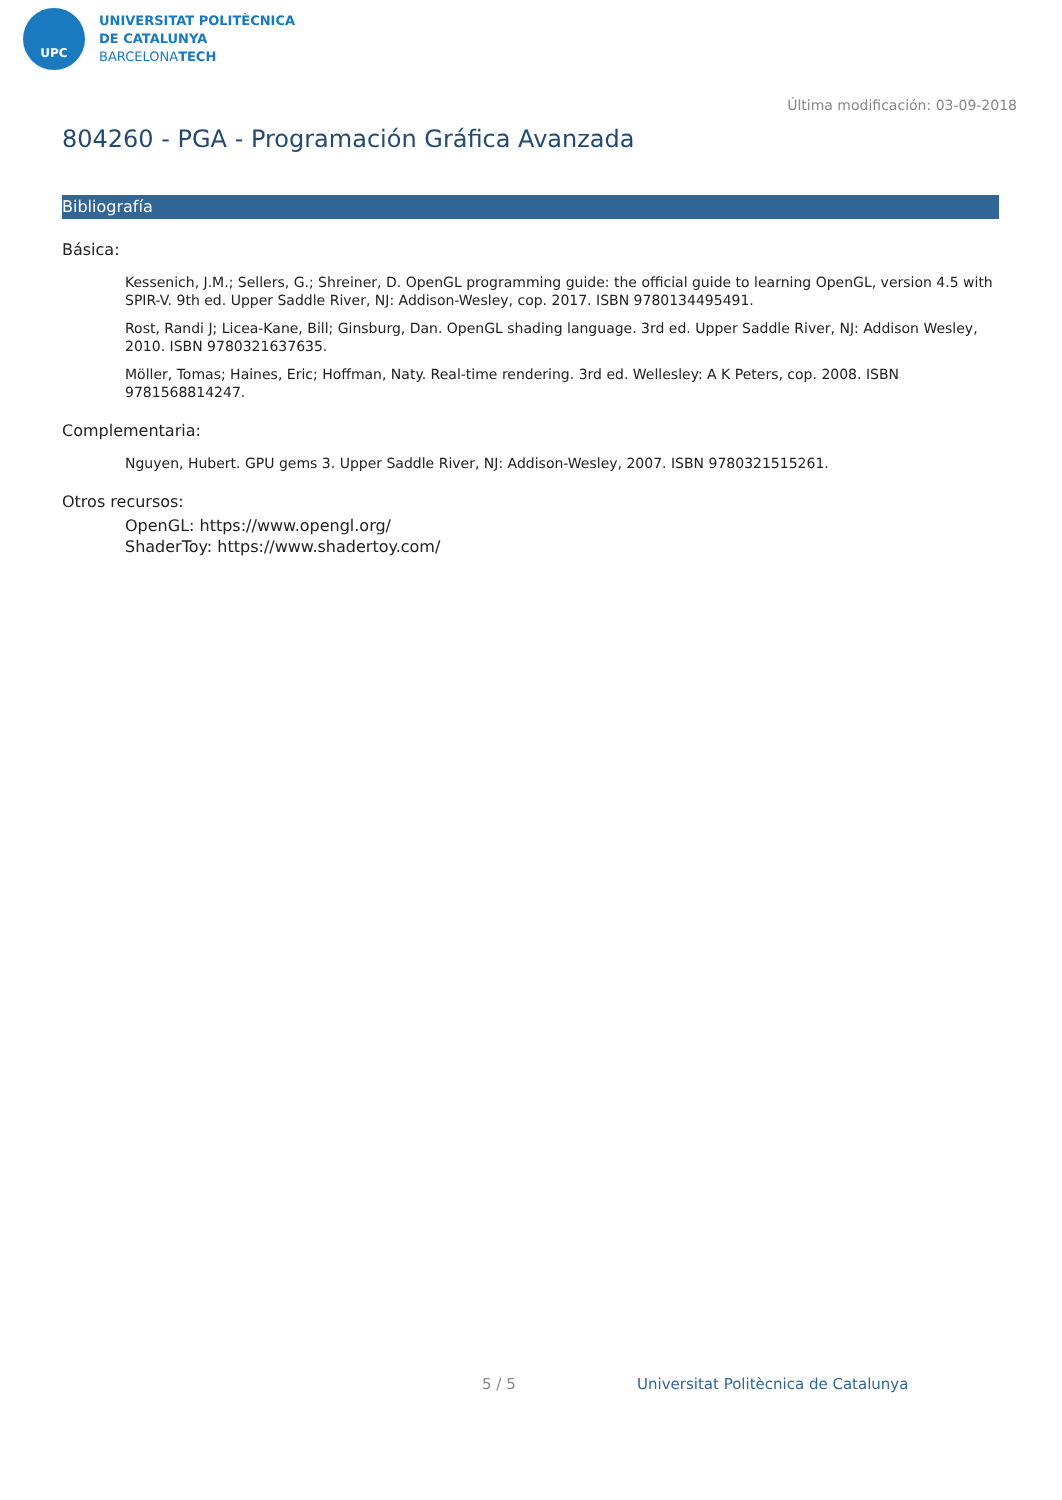UPC
UNIVERSITAT POLITÈCNICA
DE CATALUNYA
BARCELONATECH
Última modificación: 03-09-2018
804260 - PGA - Programación Gráfica Avanzada
Bibliografía
Básica:
Kessenich, J.M.; Sellers, G.; Shreiner, D. OpenGL programming guide: the official guide to learning OpenGL, version 4.5 with SPIR-V. 9th ed. Upper Saddle River, NJ: Addison-Wesley, cop. 2017. ISBN 9780134495491.
Rost, Randi J; Licea-Kane, Bill; Ginsburg, Dan. OpenGL shading language. 3rd ed. Upper Saddle River, NJ: Addison Wesley, 2010. ISBN 9780321637635.
Möller, Tomas; Haines, Eric; Hoffman, Naty. Real-time rendering. 3rd ed. Wellesley: A K Peters, cop. 2008. ISBN 9781568814247.
Complementaria:
Nguyen, Hubert. GPU gems 3. Upper Saddle River, NJ: Addison-Wesley, 2007. ISBN 9780321515261.
Otros recursos:
OpenGL: https://www.opengl.org/
ShaderToy: https://www.shadertoy.com/
5 / 5
Universitat Politècnica de Catalunya